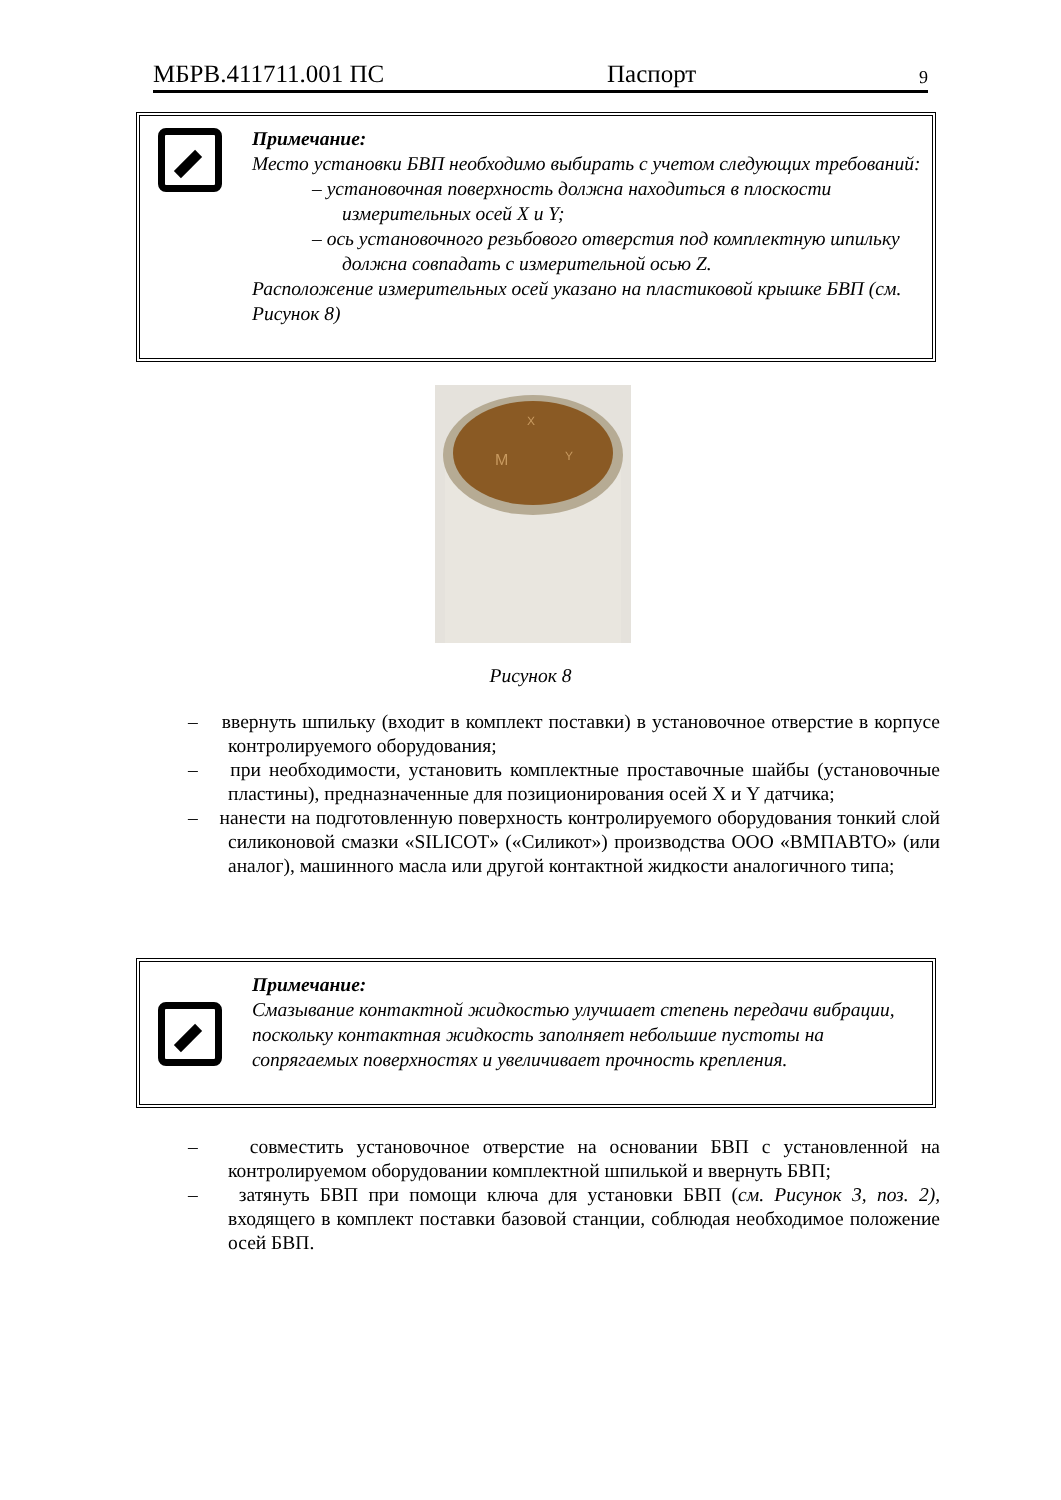МБРВ.411711.001 ПС Паспорт 9
Примечание:
Место установки БВП необходимо выбирать с учетом следующих требований:
– установочная поверхность должна находиться в плоскости измерительных осей X и Y;
– ось установочного резьбового отверстия под комплектную шпильку должна совпадать с измерительной осью Z.
Расположение измерительных осей указано на пластиковой крышке БВП (см. Рисунок 8)
M
Y
X
Рисунок 8
– ввернуть шпильку (входит в комплект поставки) в установочное отверстие в корпусе контролируемого оборудования;
– при необходимости, установить комплектные проставочные шайбы (установочные пластины), предназначенные для позиционирования осей X и Y датчика;
– нанести на подготовленную поверхность контролируемого оборудования тонкий слой силиконовой смазки «SILICOT» («Силикот») производства ООО «ВМПАВТО» (или аналог), машинного масла или другой контактной жидкости аналогичного типа;
Примечание:
Смазывание контактной жидкостью улучшает степень передачи вибрации, поскольку контактная жидкость заполняет небольшие пустоты на сопрягаемых поверхностях и увеличивает прочность крепления.
– совместить установочное отверстие на основании БВП с установленной на контролируемом оборудовании комплектной шпилькой и ввернуть БВП;
– затянуть БВП при помощи ключа для установки БВП (см. Рисунок 3, поз. 2), входящего в комплект поставки базовой станции, соблюдая необходимое положение осей БВП.